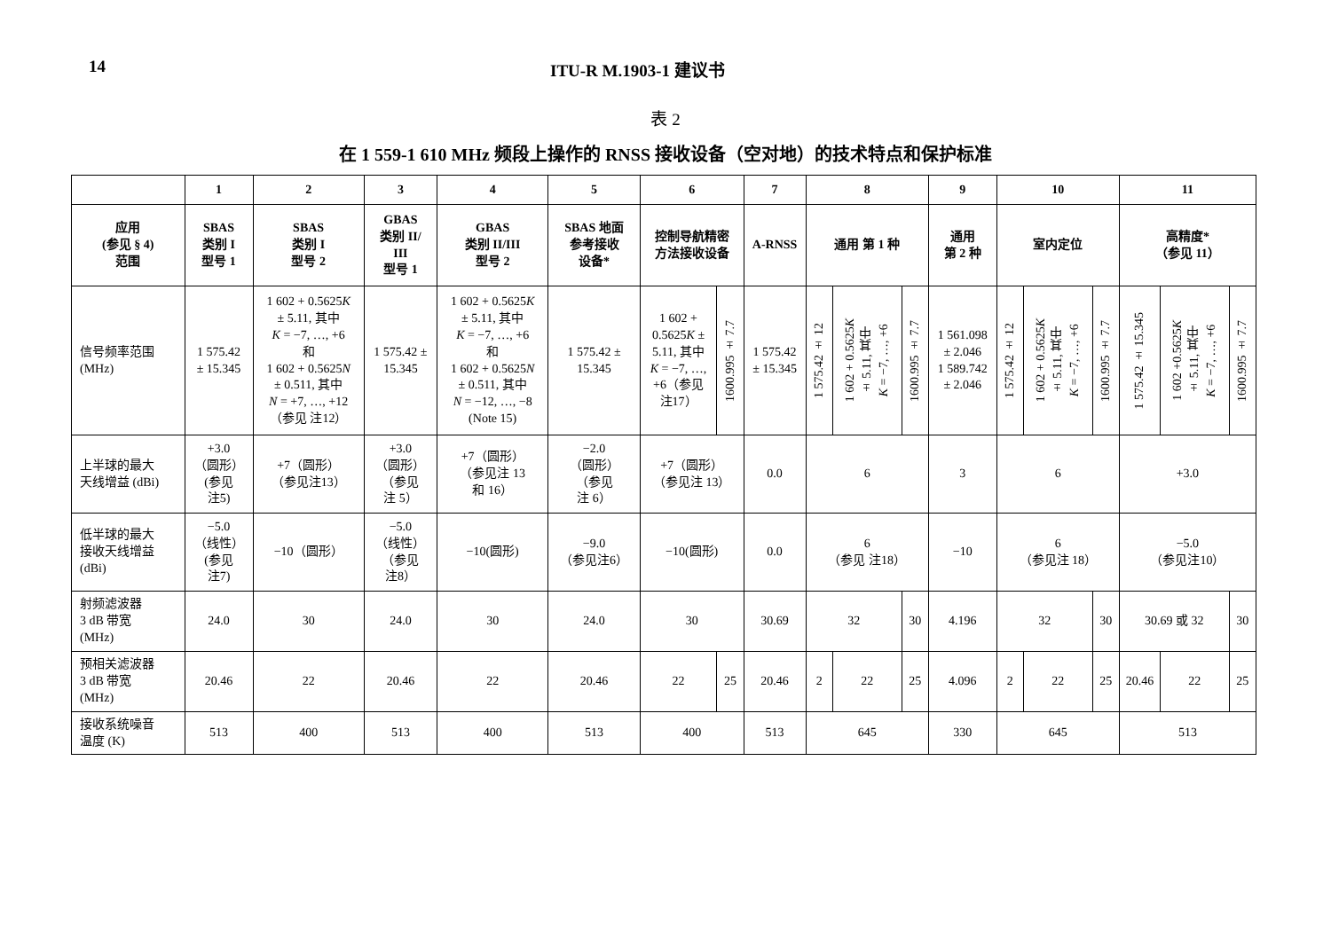14 ITU-R M.1903-1 建议书
表 2
在 1 559-1 610 MHz 频段上操作的 RNSS 接收设备（空对地）的技术特点和保护标准
| | 1 | 2 | 3 | 4 | 5 | 6 | | 7 | 8 | | | 9 | 10 | | | 11 | | |
| --- | --- | --- | --- | --- | --- | --- | --- | --- | --- | --- | --- | --- | --- | --- | --- | --- | --- | --- |
| 应用 (参见 § 4) 范围 | SBAS 类别 I 型号 1 | SBAS 类别 I 型号 2 | GBAS 类别 II/ III 型号 1 | GBAS 类别 II/III 型号 2 | SBAS 地面 参考接收 设备* | 控制导航精密 方法接收设备 | | A-RNSS | 通用 第 1 种 | | | 通用 第 2 种 | 室内定位 | | | 高精度* （参见 11） | | |
| 信号频率范围 (MHz) | 1 575.42 ± 15.345 | 1 602 + 0.5625 K ± 5.11, 其中 K = −7, …, +6 和 1 602 + 0.5625 N ± 0.511, 其中 N = +7, …, +12 （参见 注12） | 1 575.42 ± 15.345 | 1 602 + 0.5625 K ± 5.11, 其中 K = −7, …, +6 和 1 602 + 0.5625 N ± 0.511, 其中 N = −12, …, −8 (Note 15) | 1 575.42 ± 15.345 | 1 602 + 0.5625 K ± 5.11, 其中 K = −7, …, +6（参见 注17） | 1600.995 ± 7.7 | 1 575.42 ± 15.345 | 1 575.42 ± 12 | 1 602 + 0.5625 K ± 5.11, 其中 K = −7, …, +6 | 1600.995 ± 7.7 | 1 561.098 ± 2.046 1 589.742 ± 2.046 | 1 575.42 ± 12 | 1 602 + 0.5625 K ± 5.11, 其中 K = −7, …, +6 | 1600.995 ± 7.7 | 1 575.42 ± 15.345 | 1 602 +0.5625 K ± 5.11, 其中 K = −7, …, +6 | 1600.995 ± 7.7 |
| 上半球的最大 天线增益 (dBi) | +3.0 （圆形） (参见 注5) | +7（圆形） （参见注13） | +3.0 （圆形） （参见 注 5） | +7（圆形） （参见注 13 和 16） | −2.0 （圆形） （参见 注 6） | +7（圆形） （参见注 13） | | 0.0 | 6 | | | 3 | 6 | | | +3.0 | | |
| 低半球的最大 接收天线增益 (dBi) | −5.0 （线性） (参见 注7) | −10（圆形） | −5.0 （线性） （参见 注8） | −10(圆形) | −9.0 （参见注6） | −10(圆形) | | 0.0 | 6 （参见 注18） | | | −10 | 6 （参见注 18） | | | −5.0 （参见注10） | | |
| 射频滤波器 3 dB 带宽 (MHz) | 24.0 | 30 | 24.0 | 30 | 24.0 | 30 | | 30.69 | 32 | | 30 | 4.196 | 32 | | 30 | 30.69 或 32 | | 30 |
| 预相关滤波器 3 dB 带宽 (MHz) | 20.46 | 22 | 20.46 | 22 | 20.46 | 22 | 25 | 20.46 | 2 | 22 | 25 | 4.096 | 2 | 22 | 25 | 20.46 | 22 | 25 |
| 接收系统噪音 温度 (K) | 513 | 400 | 513 | 400 | 513 | 400 | | 513 | 645 | | | 330 | 645 | | | 513 | | |